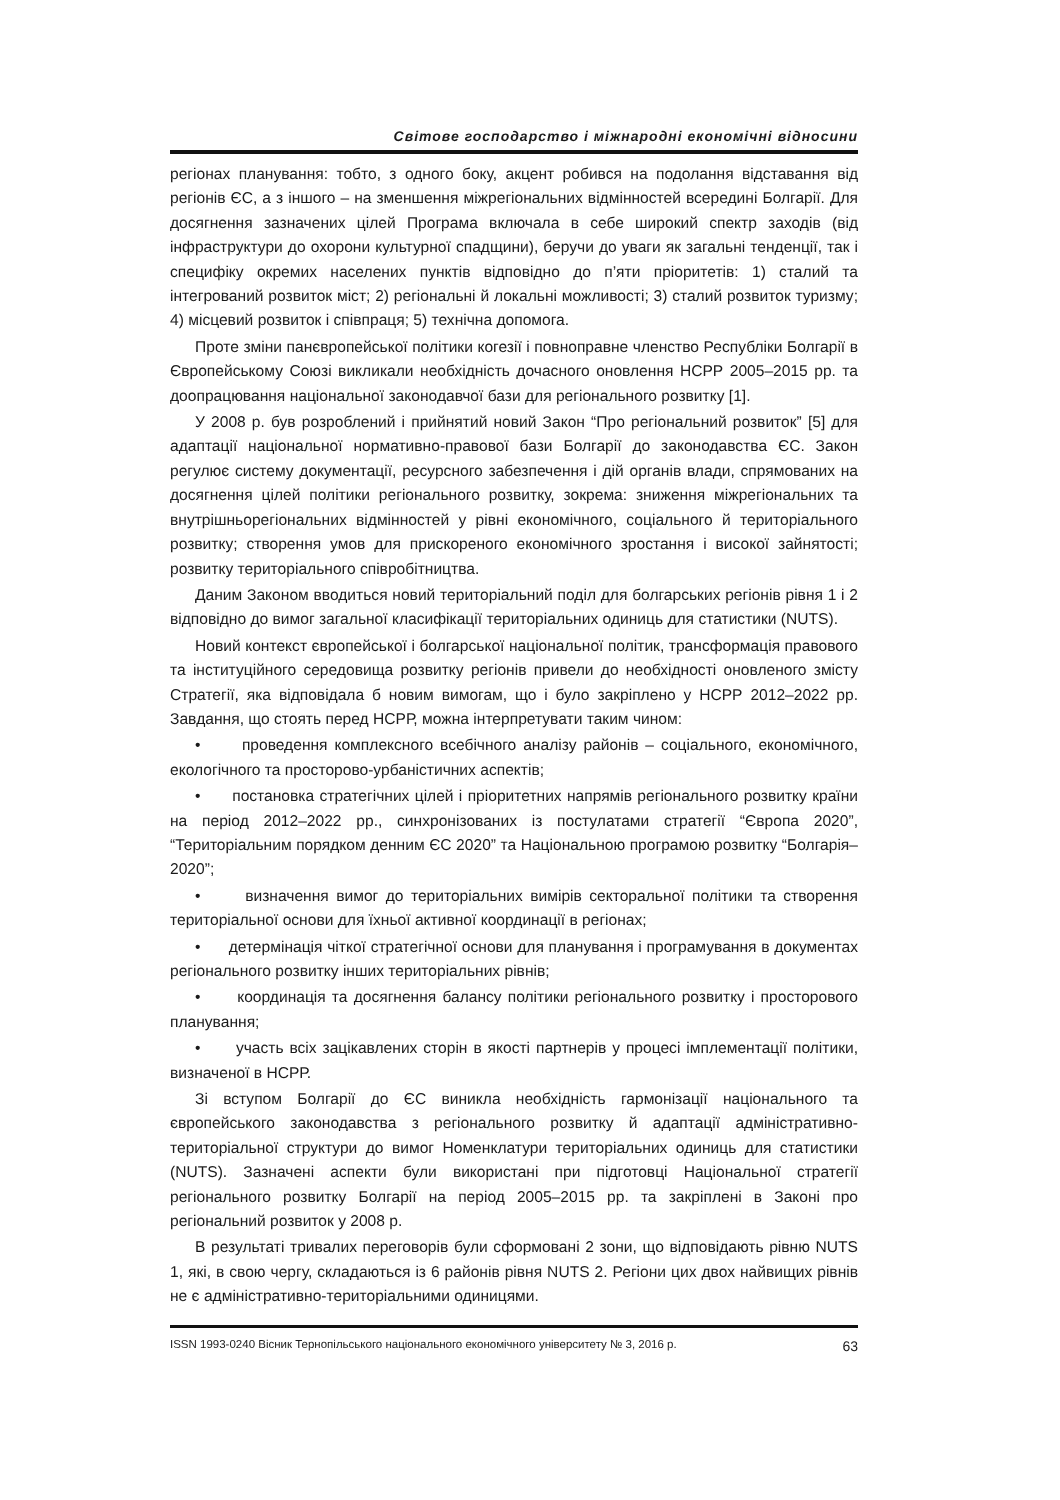Світове господарство і міжнародні економічні відносини
регіонах планування: тобто, з одного боку, акцент робився на подолання відставання від регіонів ЄС, а з іншого – на зменшення міжрегіональних відмінностей всередині Болгарії. Для досягнення зазначених цілей Програма включала в себе широкий спектр заходів (від інфраструктури до охорони культурної спадщини), беручи до уваги як загальні тенденції, так і специфіку окремих населених пунктів відповідно до п’яти пріоритетів: 1) сталий та інтегрований розвиток міст; 2) регіональні й локальні можливості; 3) сталий розвиток туризму; 4) місцевий розвиток і співпраця; 5) технічна допомога.
Проте зміни панєвропейської політики когезії і повноправне членство Республіки Болгарії в Європейському Союзі викликали необхідність дочасного оновлення НСРР 2005–2015 рр. та доопрацювання національної законодавчої бази для регіонального розвитку [1].
У 2008 р. був розроблений і прийнятий новий Закон “Про регіональний розвиток” [5] для адаптації національної нормативно-правової бази Болгарії до законодавства ЄС. Закон регулює систему документації, ресурсного забезпечення і дій органів влади, спрямованих на досягнення цілей політики регіонального розвитку, зокрема: зниження міжрегіональних та внутрішньорегіональних відмінностей у рівні економічного, соціального й територіального розвитку; створення умов для прискореного економічного зростання і високої зайнятості; розвитку територіального співробітництва.
Даним Законом вводиться новий територіальний поділ для болгарських регіонів рівня 1 і 2 відповідно до вимог загальної класифікації територіальних одиниць для статистики (NUTS).
Новий контекст європейської і болгарської національної політик, трансформація правового та інституційного середовища розвитку регіонів привели до необхідності оновленого змісту Стратегії, яка відповідала б новим вимогам, що і було закріплено у НСРР 2012–2022 рр. Завдання, що стоять перед НСРР, можна інтерпретувати таким чином:
• проведення комплексного всебічного аналізу районів – соціального, економічного, екологічного та просторово-урбаністичних аспектів;
• постановка стратегічних цілей і пріоритетних напрямів регіонального розвитку країни на період 2012–2022 рр., синхронізованих із постулатами стратегії “Європа 2020”, “Територіальним порядком денним ЄС 2020” та Національною програмою розвитку “Болгарія–2020”;
• визначення вимог до територіальних вимірів секторальної політики та створення територіальної основи для їхньої активної координації в регіонах;
• детермінація чіткої стратегічної основи для планування і програмування в документах регіонального розвитку інших територіальних рівнів;
• координація та досягнення балансу політики регіонального розвитку і просторового планування;
• участь всіх зацікавлених сторін в якості партнерів у процесі імплементації політики, визначеної в НСРР.
Зі вступом Болгарії до ЄС виникла необхідність гармонізації національного та європейського законодавства з регіонального розвитку й адаптації адміністративно-територіальної структури до вимог Номенклатури територіальних одиниць для статистики (NUTS). Зазначені аспекти були використані при підготовці Національної стратегії регіонального розвитку Болгарії на період 2005–2015 рр. та закріплені в Законі про регіональний розвиток у 2008 р.
В результаті тривалих переговорів були сформовані 2 зони, що відповідають рівню NUTS 1, які, в свою чергу, складаються із 6 районів рівня NUTS 2. Регіони цих двох найвищих рівнів не є адміністративно-територіальними одиницями.
ISSN 1993-0240 Вісник Тернопільського національного економічного університету № 3, 2016 р. 63